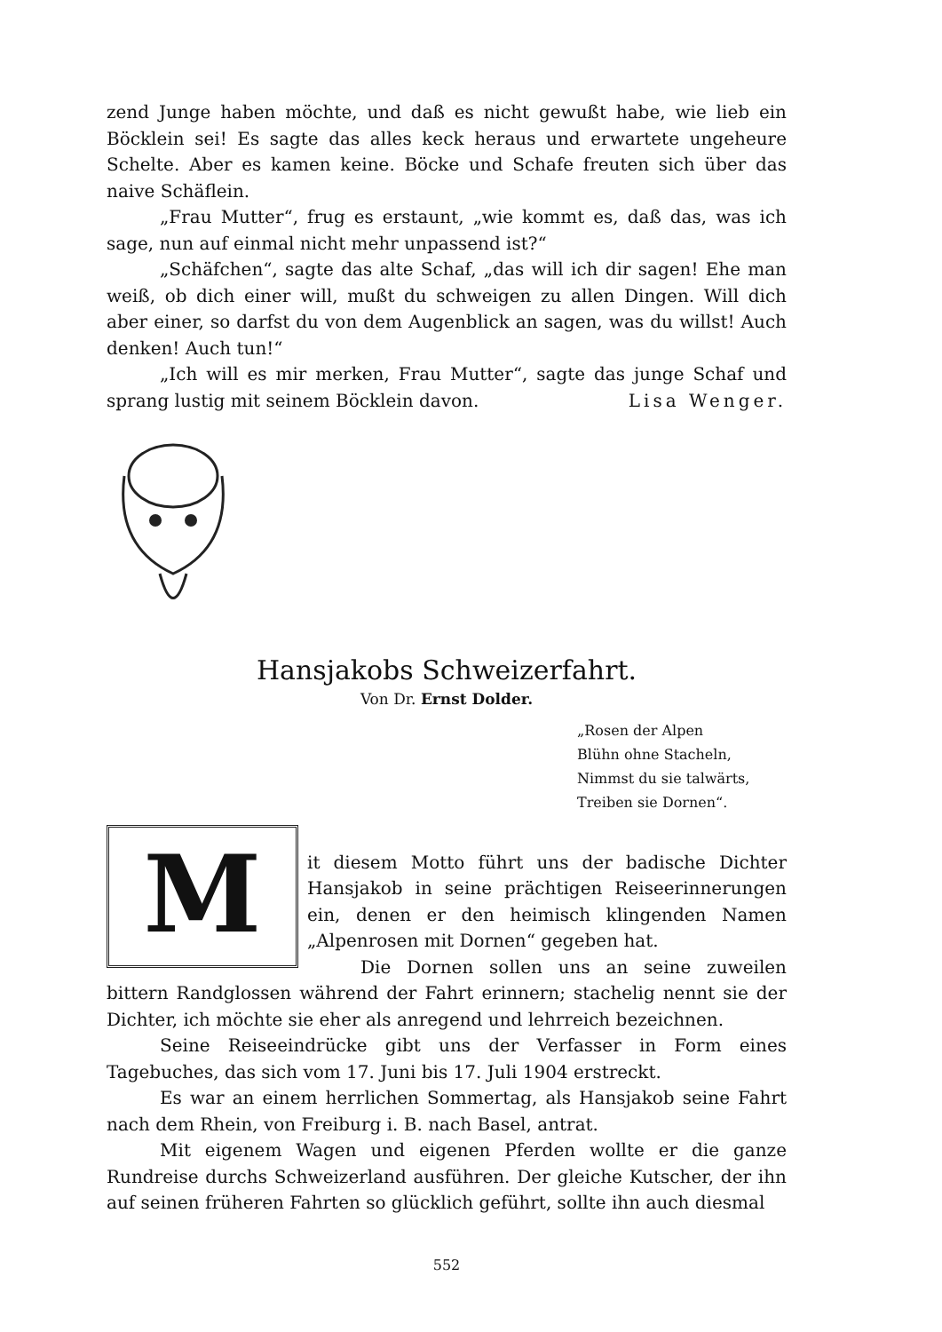zend Junge haben möchte, und daß es nicht gewußt habe, wie lieb ein Böcklein sei! Es sagte das alles keck heraus und erwartete ungeheure Schelte. Aber es kamen keine. Böcke und Schafe freuten sich über das naive Schäflein.
„Frau Mutter“, frug es erstaunt, „wie kommt es, daß das, was ich sage, nun auf einmal nicht mehr unpassend ist?“
„Schäfchen“, sagte das alte Schaf, „das will ich dir sagen! Ehe man weiß, ob dich einer will, mußt du schweigen zu allen Dingen. Will dich aber einer, so darfst du von dem Augenblick an sagen, was du willst! Auch denken! Auch tun!“
„Ich will es mir merken, Frau Mutter“, sagte das junge Schaf und sprang lustig mit seinem Böcklein davon. Lisa Wenger.
Hansjakobs Schweizerfahrt.
Von Dr. Ernst Dolder.
„Rosen der Alpen
Blühn ohne Stacheln,
Nimmst du sie talwärts,
Treiben sie Dornen“.
M
it diesem Motto führt uns der badische Dichter Hansjakob in seine prächtigen Reiseerinnerungen ein, denen er den heimisch klingenden Namen „Alpenrosen mit Dornen“ gegeben hat.
Die Dornen sollen uns an seine zuweilen bittern Randglossen während der Fahrt erinnern; stachelig nennt sie der Dichter, ich möchte sie eher als anregend und lehrreich bezeichnen.
Seine Reiseeindrücke gibt uns der Verfasser in Form eines Tagebuches, das sich vom 17. Juni bis 17. Juli 1904 erstreckt.
Es war an einem herrlichen Sommertag, als Hansjakob seine Fahrt nach dem Rhein, von Freiburg i. B. nach Basel, antrat.
Mit eigenem Wagen und eigenen Pferden wollte er die ganze Rundreise durchs Schweizerland ausführen. Der gleiche Kutscher, der ihn auf seinen früheren Fahrten so glücklich geführt, sollte ihn auch diesmal
552